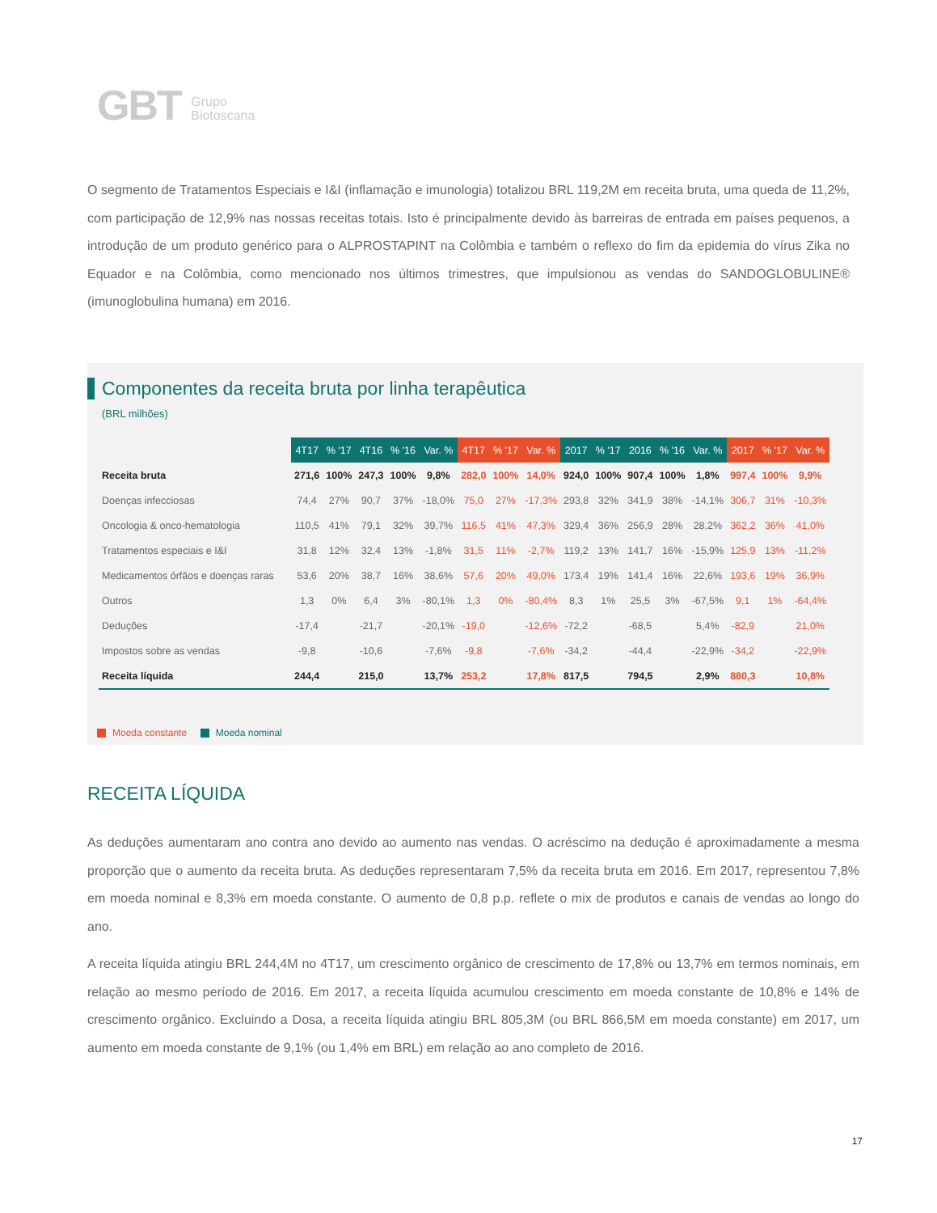GBT Grupo
Biotoscana
O segmento de Tratamentos Especiais e I&I (inflamação e imunologia) totalizou BRL 119,2M em receita bruta, uma queda de 11,2%, com participação de 12,9% nas nossas receitas totais. Isto é principalmente devido às barreiras de entrada em países pequenos, a introdução de um produto genérico para o ALPROSTAPINT na Colômbia e também o reflexo do fim da epidemia do vírus Zika no Equador e na Colômbia, como mencionado nos últimos trimestres, que impulsionou as vendas do SANDOGLOBULINE® (imunoglobulina humana) em 2016.
Componentes da receita bruta por linha terapêutica
(BRL milhões)
| | 4T17 | % '17 | 4T16 | % '16 | Var. % | 4T17 | % '17 | Var. % | 2017 | % '17 | 2016 | % '16 | Var. % | 2017 | % '17 | Var. % |
| Receita bruta | 271,6 | 100% | 247,3 | 100% | 9,8% | 282,0 | 100% | 14,0% | 924,0 | 100% | 907,4 | 100% | 1,8% | 997,4 | 100% | 9,9% |
| Doenças infecciosas | 74,4 | 27% | 90,7 | 37% | -18,0% | 75,0 | 27% | -17,3% | 293,8 | 32% | 341,9 | 38% | -14,1% | 306,7 | 31% | -10,3% |
| Oncologia & onco-hematologia | 110,5 | 41% | 79,1 | 32% | 39,7% | 116,5 | 41% | 47,3% | 329,4 | 36% | 256,9 | 28% | 28,2% | 362,2 | 36% | 41,0% |
| Tratamentos especiais e I&I | 31,8 | 12% | 32,4 | 13% | -1,8% | 31,5 | 11% | -2,7% | 119,2 | 13% | 141,7 | 16% | -15,9% | 125,9 | 13% | -11,2% |
| Medicamentos órfãos e doenças raras | 53,6 | 20% | 38,7 | 16% | 38,6% | 57,6 | 20% | 49,0% | 173,4 | 19% | 141,4 | 16% | 22,6% | 193,6 | 19% | 36,9% |
| Outros | 1,3 | 0% | 6,4 | 3% | -80,1% | 1,3 | 0% | -80,4% | 8,3 | 1% | 25,5 | 3% | -67,5% | 9,1 | 1% | -64,4% |
| Deduções | -17,4 | | -21,7 | | -20,1% | -19,0 | | -12,6% | -72,2 | | -68,5 | | 5,4% | -82,9 | | 21,0% |
| Impostos sobre as vendas | -9,8 | | -10,6 | | -7,6% | -9,8 | | -7,6% | -34,2 | | -44,4 | | -22,9% | -34,2 | | -22,9% |
| Receita líquida | 244,4 | | 215,0 | | 13,7% | 253,2 | | 17,8% | 817,5 | | 794,5 | | 2,9% | 880,3 | | 10,8% |
Moeda constante Moeda nominal
RECEITA LÍQUIDA
As deduções aumentaram ano contra ano devido ao aumento nas vendas. O acréscimo na dedução é aproximadamente a mesma proporção que o aumento da receita bruta. As deduções representaram 7,5% da receita bruta em 2016. Em 2017, representou 7,8% em moeda nominal e 8,3% em moeda constante. O aumento de 0,8 p.p. reflete o mix de produtos e canais de vendas ao longo do ano.
A receita líquida atingiu BRL 244,4M no 4T17, um crescimento orgânico de crescimento de 17,8% ou 13,7% em termos nominais, em relação ao mesmo período de 2016. Em 2017, a receita líquida acumulou crescimento em moeda constante de 10,8% e 14% de crescimento orgânico. Excluindo a Dosa, a receita líquida atingiu BRL 805,3M (ou BRL 866,5M em moeda constante) em 2017, um aumento em moeda constante de 9,1% (ou 1,4% em BRL) em relação ao ano completo de 2016.
17